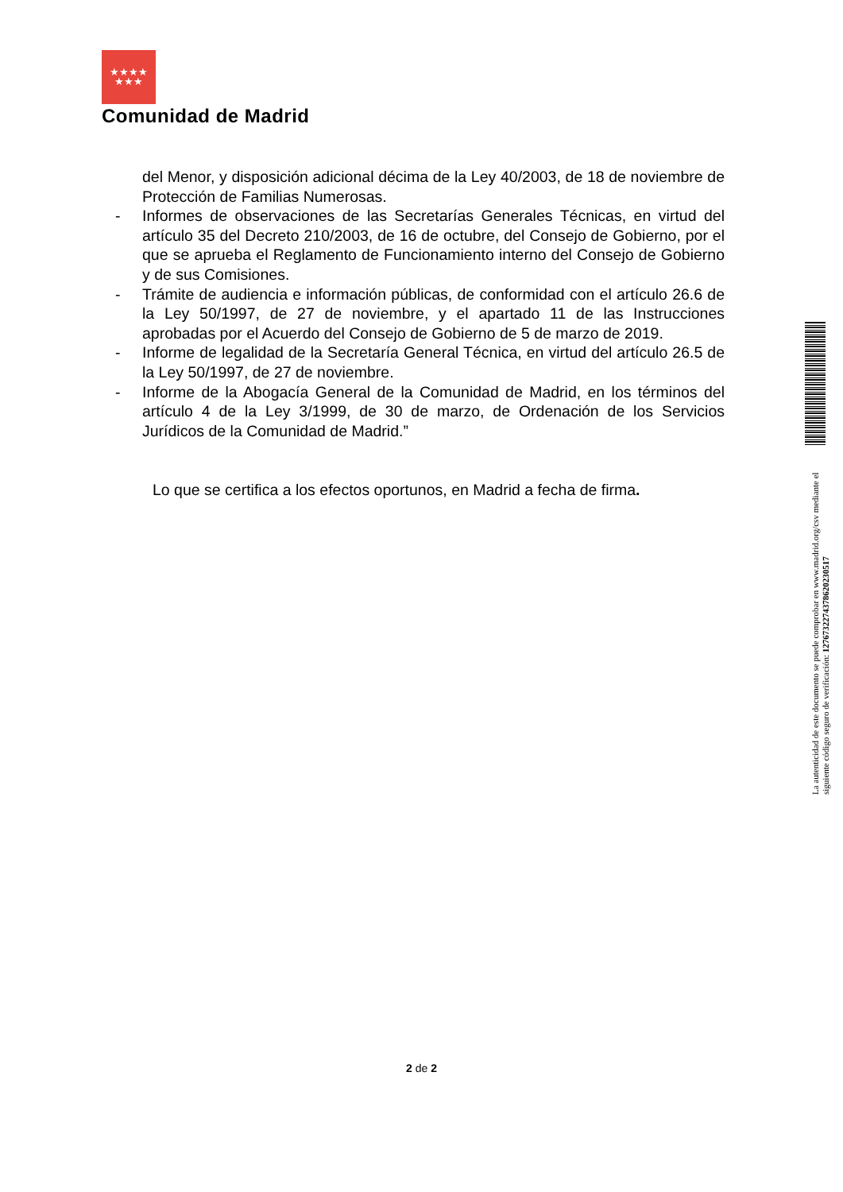★★★★
★★★
Comunidad de Madrid
del Menor, y disposición adicional décima de la Ley 40/2003, de 18 de noviembre de Protección de Familias Numerosas.
- Informes de observaciones de las Secretarías Generales Técnicas, en virtud del artículo 35 del Decreto 210/2003, de 16 de octubre, del Consejo de Gobierno, por el que se aprueba el Reglamento de Funcionamiento interno del Consejo de Gobierno y de sus Comisiones.
- Trámite de audiencia e información públicas, de conformidad con el artículo 26.6 de la Ley 50/1997, de 27 de noviembre, y el apartado 11 de las Instrucciones aprobadas por el Acuerdo del Consejo de Gobierno de 5 de marzo de 2019.
- Informe de legalidad de la Secretaría General Técnica, en virtud del artículo 26.5 de la Ley 50/1997, de 27 de noviembre.
- Informe de la Abogacía General de la Comunidad de Madrid, en los términos del artículo 4 de la Ley 3/1999, de 30 de marzo, de Ordenación de los Servicios Jurídicos de la Comunidad de Madrid.”
Lo que se certifica a los efectos oportunos, en Madrid a fecha de firma.
La autenticidad de este documento se puede comprobar en www.madrid.org/csv mediante el siguiente código seguro de verificación: 1276732274378620230517
2 de 2